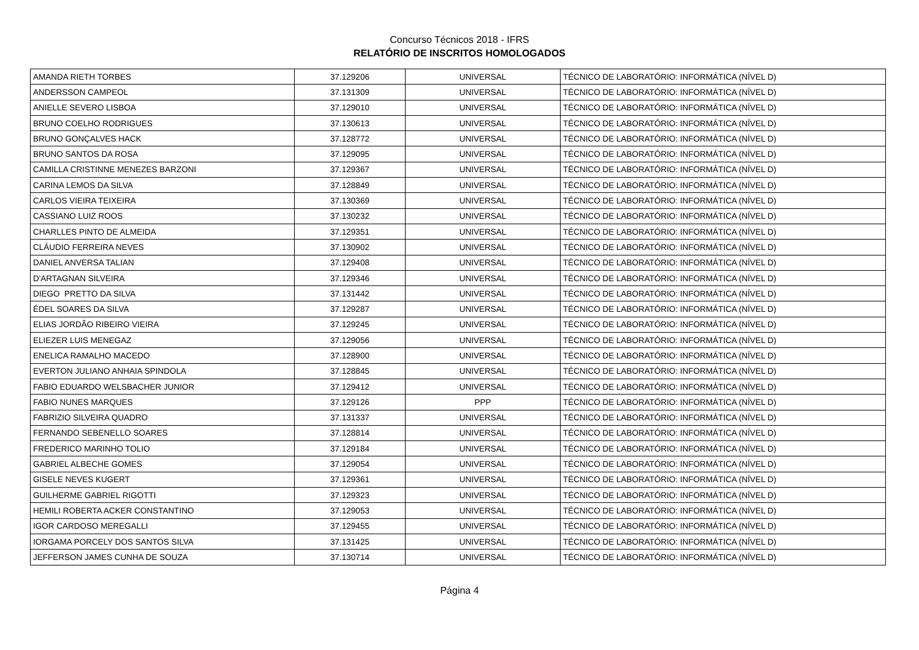Concurso Técnicos 2018 - IFRS
RELATÓRIO DE INSCRITOS HOMOLOGADOS
| AMANDA RIETH TORBES | 37.129206 | UNIVERSAL | TÉCNICO DE LABORATÓRIO: INFORMÁTICA (NÍVEL D) |
| ANDERSSON CAMPEOL | 37.131309 | UNIVERSAL | TÉCNICO DE LABORATÓRIO: INFORMÁTICA (NÍVEL D) |
| ANIELLE SEVERO LISBOA | 37.129010 | UNIVERSAL | TÉCNICO DE LABORATÓRIO: INFORMÁTICA (NÍVEL D) |
| BRUNO COELHO RODRIGUES | 37.130613 | UNIVERSAL | TÉCNICO DE LABORATÓRIO: INFORMÁTICA (NÍVEL D) |
| BRUNO GONÇALVES HACK | 37.128772 | UNIVERSAL | TÉCNICO DE LABORATÓRIO: INFORMÁTICA (NÍVEL D) |
| BRUNO SANTOS DA ROSA | 37.129095 | UNIVERSAL | TÉCNICO DE LABORATÓRIO: INFORMÁTICA (NÍVEL D) |
| CAMILLA CRISTINNE MENEZES BARZONI | 37.129367 | UNIVERSAL | TÉCNICO DE LABORATÓRIO: INFORMÁTICA (NÍVEL D) |
| CARINA LEMOS DA SILVA | 37.128849 | UNIVERSAL | TÉCNICO DE LABORATÓRIO: INFORMÁTICA (NÍVEL D) |
| CARLOS VIEIRA TEIXEIRA | 37.130369 | UNIVERSAL | TÉCNICO DE LABORATÓRIO: INFORMÁTICA (NÍVEL D) |
| CASSIANO LUIZ ROOS | 37.130232 | UNIVERSAL | TÉCNICO DE LABORATÓRIO: INFORMÁTICA (NÍVEL D) |
| CHARLLES PINTO DE ALMEIDA | 37.129351 | UNIVERSAL | TÉCNICO DE LABORATÓRIO: INFORMÁTICA (NÍVEL D) |
| CLÁUDIO FERREIRA NEVES | 37.130902 | UNIVERSAL | TÉCNICO DE LABORATÓRIO: INFORMÁTICA (NÍVEL D) |
| DANIEL ANVERSA TALIAN | 37.129408 | UNIVERSAL | TÉCNICO DE LABORATÓRIO: INFORMÁTICA (NÍVEL D) |
| D'ARTAGNAN SILVEIRA | 37.129346 | UNIVERSAL | TÉCNICO DE LABORATÓRIO: INFORMÁTICA (NÍVEL D) |
| DIEGO PRETTO DA SILVA | 37.131442 | UNIVERSAL | TÉCNICO DE LABORATÓRIO: INFORMÁTICA (NÍVEL D) |
| ÉDEL SOARES DA SILVA | 37.129287 | UNIVERSAL | TÉCNICO DE LABORATÓRIO: INFORMÁTICA (NÍVEL D) |
| ELIAS JORDÃO RIBEIRO VIEIRA | 37.129245 | UNIVERSAL | TÉCNICO DE LABORATÓRIO: INFORMÁTICA (NÍVEL D) |
| ELIEZER LUIS MENEGAZ | 37.129056 | UNIVERSAL | TÉCNICO DE LABORATÓRIO: INFORMÁTICA (NÍVEL D) |
| ENELICA RAMALHO MACEDO | 37.128900 | UNIVERSAL | TÉCNICO DE LABORATÓRIO: INFORMÁTICA (NÍVEL D) |
| EVERTON JULIANO ANHAIA SPINDOLA | 37.128845 | UNIVERSAL | TÉCNICO DE LABORATÓRIO: INFORMÁTICA (NÍVEL D) |
| FABIO EDUARDO WELSBACHER JUNIOR | 37.129412 | UNIVERSAL | TÉCNICO DE LABORATÓRIO: INFORMÁTICA (NÍVEL D) |
| FABIO NUNES MARQUES | 37.129126 | PPP | TÉCNICO DE LABORATÓRIO: INFORMÁTICA (NÍVEL D) |
| FABRIZIO SILVEIRA QUADRO | 37.131337 | UNIVERSAL | TÉCNICO DE LABORATÓRIO: INFORMÁTICA (NÍVEL D) |
| FERNANDO SEBENELLO SOARES | 37.128814 | UNIVERSAL | TÉCNICO DE LABORATÓRIO: INFORMÁTICA (NÍVEL D) |
| FREDERICO MARINHO TOLIO | 37.129184 | UNIVERSAL | TÉCNICO DE LABORATÓRIO: INFORMÁTICA (NÍVEL D) |
| GABRIEL ALBECHE GOMES | 37.129054 | UNIVERSAL | TÉCNICO DE LABORATÓRIO: INFORMÁTICA (NÍVEL D) |
| GISELE NEVES KUGERT | 37.129361 | UNIVERSAL | TÉCNICO DE LABORATÓRIO: INFORMÁTICA (NÍVEL D) |
| GUILHERME GABRIEL RIGOTTI | 37.129323 | UNIVERSAL | TÉCNICO DE LABORATÓRIO: INFORMÁTICA (NÍVEL D) |
| HEMILI ROBERTA ACKER CONSTANTINO | 37.129053 | UNIVERSAL | TÉCNICO DE LABORATÓRIO: INFORMÁTICA (NÍVEL D) |
| IGOR CARDOSO MEREGALLI | 37.129455 | UNIVERSAL | TÉCNICO DE LABORATÓRIO: INFORMÁTICA (NÍVEL D) |
| IORGAMA PORCELY DOS SANTOS SILVA | 37.131425 | UNIVERSAL | TÉCNICO DE LABORATÓRIO: INFORMÁTICA (NÍVEL D) |
| JEFFERSON JAMES CUNHA DE SOUZA | 37.130714 | UNIVERSAL | TÉCNICO DE LABORATÓRIO: INFORMÁTICA (NÍVEL D) |
Página 4